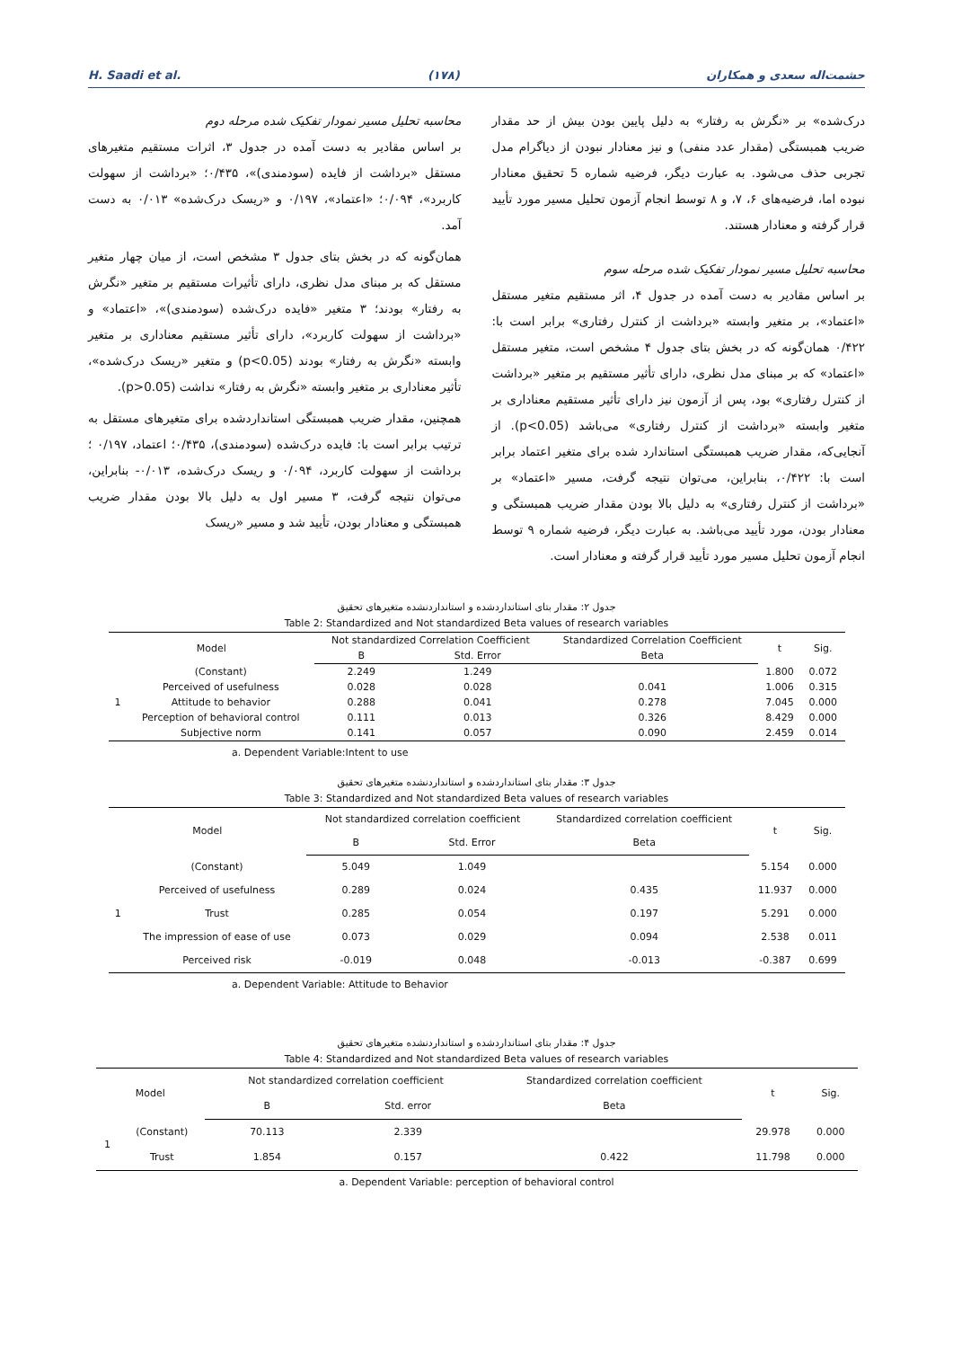H. Saadi et al. (۱۷۸) حشمت‌اله سعدی و همکاران
محاسبه تحلیل مسیر نمودار تفکیک شده مرحله دوم
بر اساس مقادیر به دست آمده در جدول ۳، اثرات مستقیم متغیرهای مستقل «برداشت از فایده (سودمندی)»، ۰/۴۳۵؛ «برداشت از سهولت کاربرد»، ۰/۰۹۴؛ «اعتماد»، ۰/۱۹۷ و «ریسک درک‌شده» ۰/۰۱۳ به دست آمد.
همان‌گونه که در بخش بتای جدول ۳ مشخص است، از میان چهار متغیر مستقل که بر مبنای مدل نظری، دارای تأثیرات مستقیم بر متغیر «نگرش به رفتار» بودند؛ ۳ متغیر «فایده درک‌شده (سودمندی)»، «اعتماد» و «برداشت از سهولت کاربرد»، دارای تأثیر مستقیم معناداری بر متغیر وابسته «نگرش به رفتار» بودند (p<0.05) و متغیر «ریسک درک‌شده»، تأثیر معناداری بر متغیر وابسته «نگرش به رفتار» نداشت (p>0.05).
همچنین، مقدار ضریب همبستگی استانداردشده برای متغیرهای مستقل به ترتیب برابر است با: فایده درک‌شده (سودمندی)، ۰/۴۳۵؛ اعتماد، ۰/۱۹۷ ؛ برداشت از سهولت کاربرد، ۰/۰۹۴ و ریسک درک‌شده، ۰/۰۱۳- بنابراین، می‌توان نتیجه گرفت، ۳ مسیر اول به دلیل بالا بودن مقدار ضریب همبستگی و معنادار بودن، تأیید شد و مسیر «ریسک
درک‌شده» بر «نگرش به رفتار» به دلیل پایین بودن بیش از حد مقدار ضریب همبستگی (مقدار عدد منفی) و نیز معنادار نبودن از دیاگرام مدل تجربی حذف می‌شود. به عبارت دیگر، فرضیه شماره 5 تحقیق معنادار نبوده اما، فرضیه‌های ۶، ۷، و ۸ توسط انجام آزمون تحلیل مسیر مورد تأیید قرار گرفته و معنادار هستند.
محاسبه تحلیل مسیر نمودار تفکیک شده مرحله سوم
بر اساس مقادیر به دست آمده در جدول ۴، اثر مستقیم متغیر مستقل «اعتماد»، بر متغیر وابسته «برداشت از کنترل رفتاری» برابر است با: ۰/۴۲۲ همان‌گونه که در بخش بتای جدول ۴ مشخص است، متغیر مستقل «اعتماد» که بر مبنای مدل نظری، دارای تأثیر مستقیم بر متغیر «برداشت از کنترل رفتاری» بود، پس از آزمون نیز دارای تأثیر مستقیم معناداری بر متغیر وابسته «برداشت از کنترل رفتاری» می‌باشد (p<0.05). از آنجایی‌که، مقدار ضریب همبستگی استاندارد شده برای متغیر اعتماد برابر است با: ۰/۴۲۲، بنابراین، می‌توان نتیجه گرفت، مسیر «اعتماد» بر «برداشت از کنترل رفتاری» به دلیل بالا بودن مقدار ضریب همبستگی و معنادار بودن، مورد تأیید می‌باشد. به عبارت دیگر، فرضیه شماره ۹ توسط انجام آزمون تحلیل مسیر مورد تأیید قرار گرفته و معنادار است.
جدول ۲: مقدار بتای استانداردشده و استانداردنشده متغیرهای تحقیق
Table 2: Standardized and Not standardized Beta values of research variables
| Model | | Not standardized Correlation Coefficient | | Standardized Correlation Coefficient | t | Sig. |
| --- | --- | --- | --- | --- | --- | --- |
| | | B | Std. Error | Beta | | |
| 1 | (Constant) | 2.249 | 1.249 | | 1.800 | 0.072 |
| | Perceived of usefulness | 0.028 | 0.028 | 0.041 | 1.006 | 0.315 |
| | Attitude to behavior | 0.288 | 0.041 | 0.278 | 7.045 | 0.000 |
| | Perception of behavioral control | 0.111 | 0.013 | 0.326 | 8.429 | 0.000 |
| | Subjective norm | 0.141 | 0.057 | 0.090 | 2.459 | 0.014 |
a. Dependent Variable:Intent to use
جدول ۳: مقدار بتای استانداردشده و استانداردنشده متغیرهای تحقیق
Table 3: Standardized and Not standardized Beta values of research variables
| Model | | Not standardized correlation coefficient | | Standardized correlation coefficient | t | Sig. |
| --- | --- | --- | --- | --- | --- | --- |
| | | B | Std. Error | Beta | | |
| 1 | (Constant) | 5.049 | 1.049 | | 5.154 | 0.000 |
| | Perceived of usefulness | 0.289 | 0.024 | 0.435 | 11.937 | 0.000 |
| | Trust | 0.285 | 0.054 | 0.197 | 5.291 | 0.000 |
| | The impression of ease of use | 0.073 | 0.029 | 0.094 | 2.538 | 0.011 |
| | Perceived risk | -0.019 | 0.048 | -0.013 | -0.387 | 0.699 |
a. Dependent Variable: Attitude to Behavior
جدول ۴: مقدار بتای استانداردشده و استانداردنشده متغیرهای تحقیق
Table 4: Standardized and Not standardized Beta values of research variables
| Model | | Not standardized correlation coefficient | | Standardized correlation coefficient | t | Sig. |
| --- | --- | --- | --- | --- | --- | --- |
| | | B | Std. error | Beta | | |
| 1 | (Constant) | 70.113 | 2.339 | | 29.978 | 0.000 |
| | Trust | 1.854 | 0.157 | 0.422 | 11.798 | 0.000 |
a. Dependent Variable: perception of behavioral control